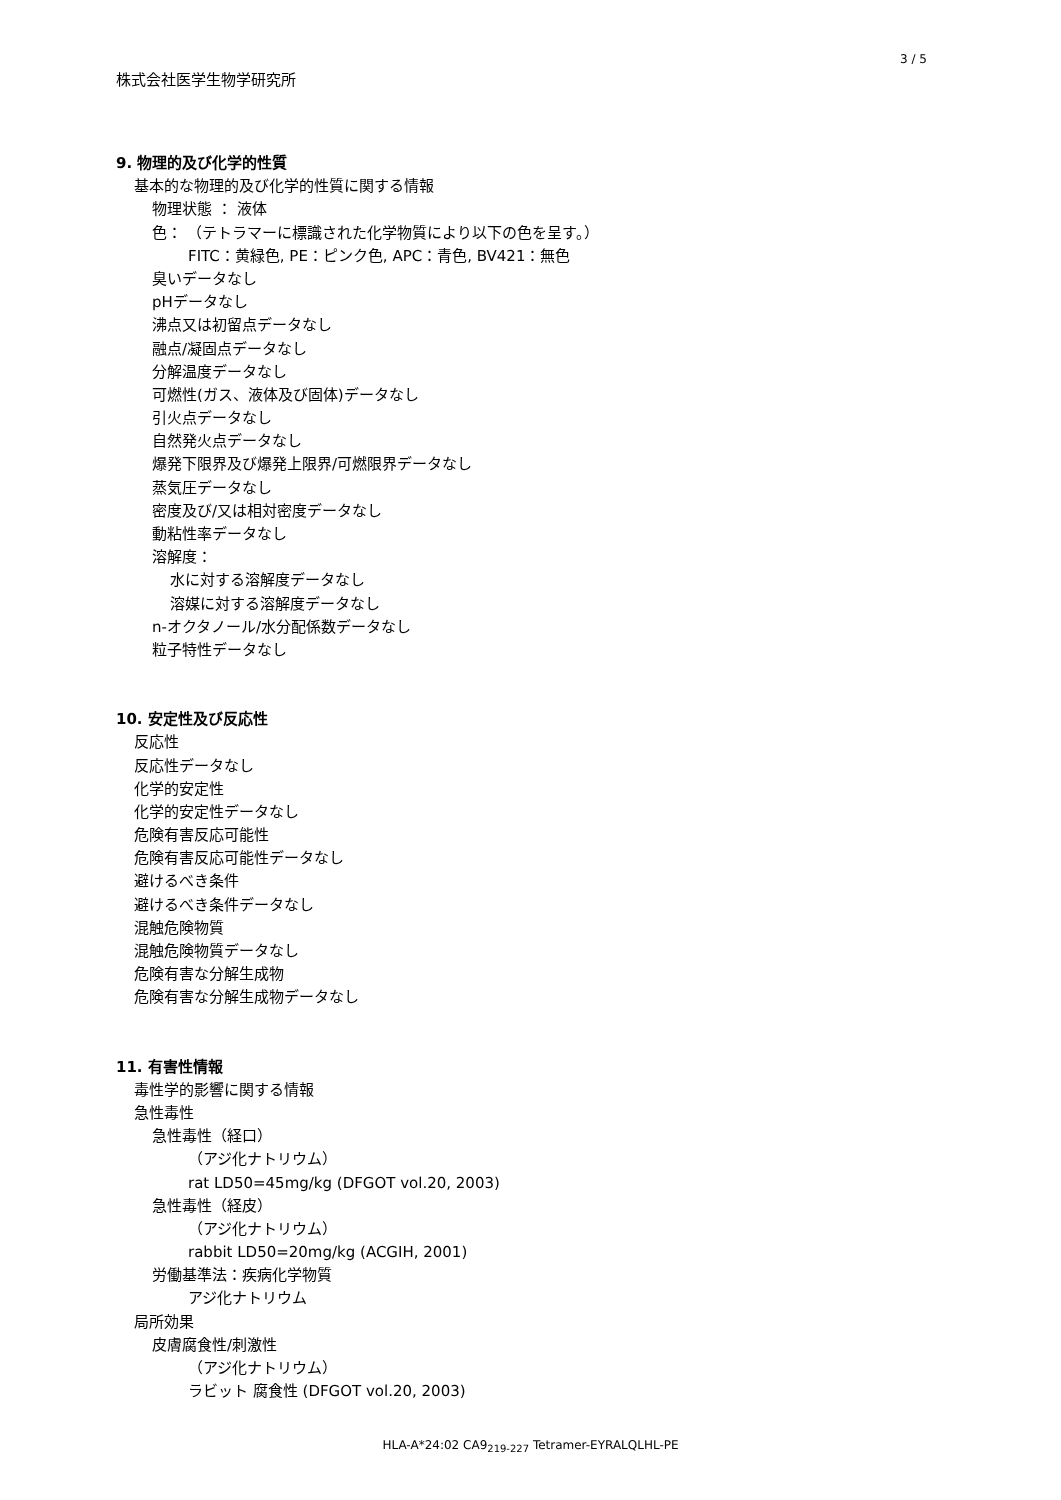3 / 5
株式会社医学生物学研究所
9. 物理的及び化学的性質
基本的な物理的及び化学的性質に関する情報
物理状態 ： 液体
色： （テトラマーに標識された化学物質により以下の色を呈す。）
FITC：黄緑色, PE：ピンク色, APC：青色, BV421：無色
臭いデータなし
pHデータなし
沸点又は初留点データなし
融点/凝固点データなし
分解温度データなし
可燃性(ガス、液体及び固体)データなし
引火点データなし
自然発火点データなし
爆発下限界及び爆発上限界/可燃限界データなし
蒸気圧データなし
密度及び/又は相対密度データなし
動粘性率データなし
溶解度：
水に対する溶解度データなし
溶媒に対する溶解度データなし
n-オクタノール/水分配係数データなし
粒子特性データなし
10. 安定性及び反応性
反応性
反応性データなし
化学的安定性
化学的安定性データなし
危険有害反応可能性
危険有害反応可能性データなし
避けるべき条件
避けるべき条件データなし
混触危険物質
混触危険物質データなし
危険有害な分解生成物
危険有害な分解生成物データなし
11. 有害性情報
毒性学的影響に関する情報
急性毒性
急性毒性（経口）
（アジ化ナトリウム）
rat LD50=45mg/kg (DFGOT vol.20, 2003)
急性毒性（経皮）
（アジ化ナトリウム）
rabbit LD50=20mg/kg (ACGIH, 2001)
労働基準法：疾病化学物質
アジ化ナトリウム
局所効果
皮膚腐食性/刺激性
（アジ化ナトリウム）
ラビット 腐食性 (DFGOT vol.20, 2003)
HLA-A*24:02 CA9<sub>219-227</sub> Tetramer-EYRALQLHL-PE